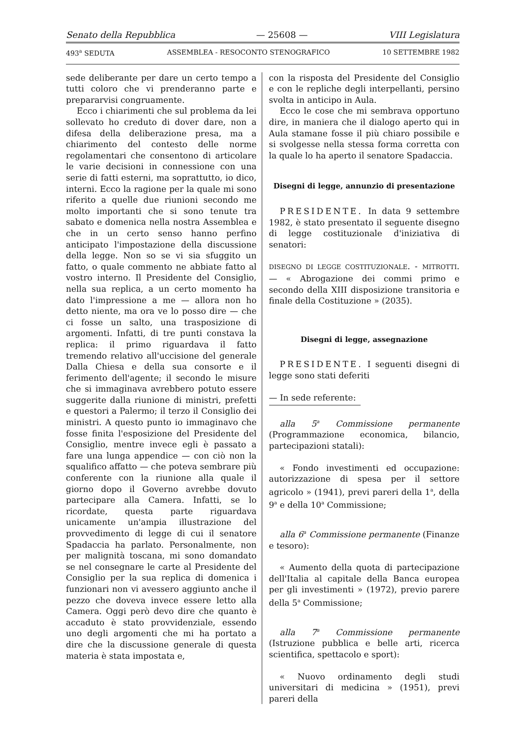Senato della Repubblica — 25608 — VIII Legislatura
493<sup>a</sup> SEDUTA ASSEMBLEA - RESOCONTO STENOGRAFICO 10 SETTEMBRE 1982
sede deliberante per dare un certo tempo a tutti coloro che vi prenderanno parte e prepararvisi congruamente.
Ecco i chiarimenti che sul problema da lei sollevato ho creduto di dover dare, non a difesa della deliberazione presa, ma a chiarimento del contesto delle norme regolamentari che consentono di articolare le varie decisioni in connessione con una serie di fatti esterni, ma soprattutto, io dico, interni. Ecco la ragione per la quale mi sono riferito a quelle due riunioni secondo me molto importanti che si sono tenute tra sabato e domenica nella nostra Assemblea e che in un certo senso hanno perfino anticipato l'impostazione della discussione della legge. Non so se vi sia sfuggito un fatto, o quale commento ne abbiate fatto al vostro interno. Il Presidente del Consiglio, nella sua replica, a un certo momento ha dato l'impressione a me — allora non ho detto niente, ma ora ve lo posso dire — che ci fosse un salto, una trasposizione di argomenti. Infatti, di tre punti constava la replica: il primo riguardava il fatto tremendo relativo all'uccisione del generale Dalla Chiesa e della sua consorte e il ferimento dell'agente; il secondo le misure che si immaginava avrebbero potuto essere suggerite dalla riunione di ministri, prefetti e questori a Palermo; il terzo il Consiglio dei ministri. A questo punto io immaginavo che fosse finita l'esposizione del Presidente del Consiglio, mentre invece egli è passato a fare una lunga appendice — con ciò non la squalifico affatto — che poteva sembrare più conferente con la riunione alla quale il giorno dopo il Governo avrebbe dovuto partecipare alla Camera. Infatti, se lo ricordate, questa parte riguardava unicamente un'ampia illustrazione del provvedimento di legge di cui il senatore Spadaccia ha parlato. Personalmente, non per malignità toscana, mi sono domandato se nel consegnare le carte al Presidente del Consiglio per la sua replica di domenica i funzionari non vi avessero aggiunto anche il pezzo che doveva invece essere letto alla Camera. Oggi però devo dire che quanto è accaduto è stato provvidenziale, essendo uno degli argomenti che mi ha portato a dire che la discussione generale di questa materia è stata impostata e,
con la risposta del Presidente del Consiglio e con le repliche degli interpellanti, persino svolta in anticipo in Aula.
Ecco le cose che mi sembrava opportuno dire, in maniera che il dialogo aperto qui in Aula stamane fosse il più chiaro possibile e si svolgesse nella stessa forma corretta con la quale lo ha aperto il senatore Spadaccia.
Disegni di legge, annunzio di presentazione
PRESIDENTE. In data 9 settembre 1982, è stato presentato il seguente disegno di legge costituzionale d'iniziativa di senatori:
DISEGNO DI LEGGE COSTITUZIONALE. - MITROTTI. — « Abrogazione dei commi primo e secondo della XIII disposizione transitoria e finale della Costituzione » (2035).
Disegni di legge, assegnazione
PRESIDENTE. I seguenti disegni di legge sono stati deferiti
— In sede referente:
alla 5<sup>a</sup> Commissione permanente (Programmazione economica, bilancio, partecipazioni statali):
« Fondo investimenti ed occupazione: autorizzazione di spesa per il settore agricolo » (1941), previ pareri della 1<sup>a</sup>, della 9<sup>a</sup> e della 10<sup>a</sup> Commissione;
alla 6<sup>a</sup> Commissione permanente (Finanze e tesoro):
« Aumento della quota di partecipazione dell'Italia al capitale della Banca europea per gli investimenti » (1972), previo parere della 5<sup>a</sup> Commissione;
alla 7<sup>a</sup> Commissione permanente (Istruzione pubblica e belle arti, ricerca scientifica, spettacolo e sport):
« Nuovo ordinamento degli studi universitari di medicina » (1951), previ pareri della